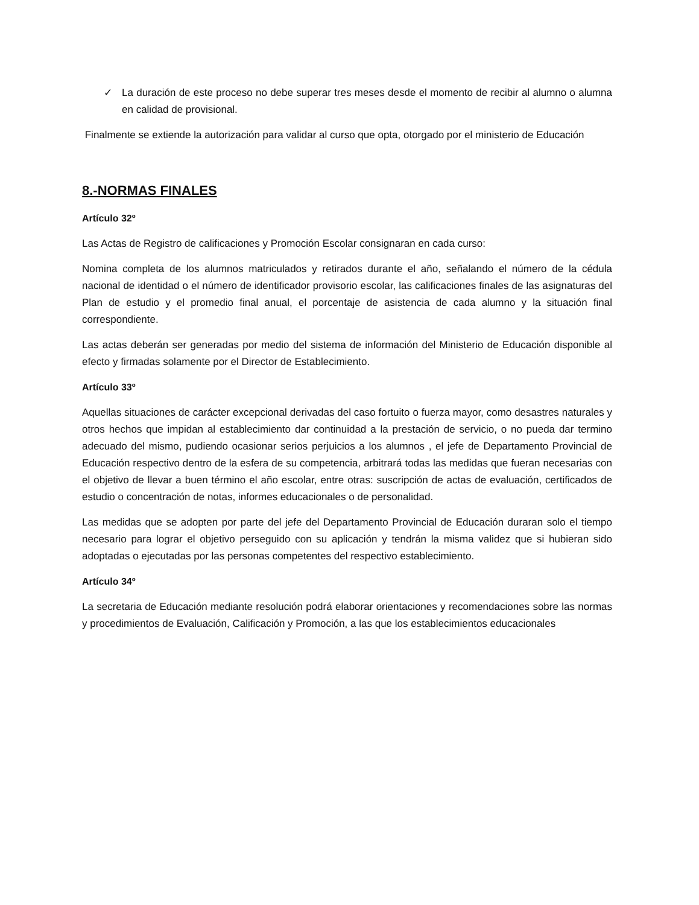✓ La duración de este proceso no debe superar tres meses desde el momento de recibir al alumno o alumna en calidad de provisional.
Finalmente se extiende la autorización para validar al curso que opta, otorgado por el ministerio de Educación
8.-NORMAS FINALES
Artículo 32º
Las Actas de Registro de calificaciones y Promoción Escolar consignaran en cada curso:
Nomina completa de los alumnos matriculados y retirados durante el año, señalando el número de la cédula nacional de identidad o el número de identificador provisorio escolar, las calificaciones finales de las asignaturas del Plan de estudio y el promedio final anual, el porcentaje de asistencia de cada alumno y la situación final correspondiente.
Las actas deberán ser generadas por medio del sistema de información del Ministerio de Educación disponible al efecto y firmadas solamente por el Director de Establecimiento.
Artículo 33º
Aquellas situaciones de carácter excepcional derivadas del caso fortuito o fuerza mayor, como desastres naturales y otros hechos que impidan al establecimiento dar continuidad a la prestación de servicio, o no pueda dar termino adecuado del mismo, pudiendo ocasionar serios perjuicios a los alumnos , el jefe de Departamento Provincial de Educación respectivo dentro de la esfera de su competencia, arbitrará todas las medidas que fueran necesarias con el objetivo de llevar a buen término el año escolar, entre otras: suscripción de actas de evaluación, certificados de estudio o concentración de notas, informes educacionales o de personalidad.
Las medidas que se adopten por parte del jefe del Departamento Provincial de Educación duraran solo el tiempo necesario para lograr el objetivo perseguido con su aplicación y tendrán la misma validez que si hubieran sido adoptadas o ejecutadas por las personas competentes del respectivo establecimiento.
Artículo 34º
La secretaria de Educación mediante resolución podrá elaborar orientaciones y recomendaciones sobre las normas y procedimientos de Evaluación, Calificación y Promoción, a las que los establecimientos educacionales